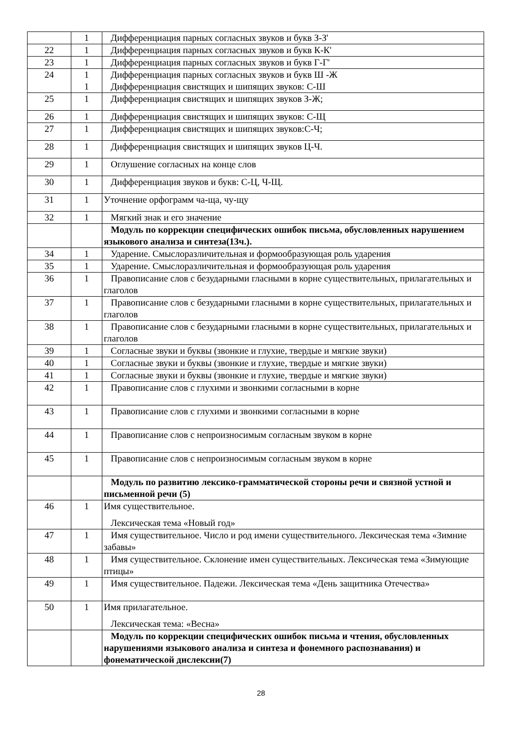| | 1 | Дифференциация парных согласных звуков и букв З-З' |
| 22 | 1 | Дифференциация парных согласных звуков и букв К-К' |
| 23 | 1 | Дифференциация парных согласных звуков и букв Г-Г' |
| 24 | 1 1 | Дифференциация парных согласных звуков и букв Ш -Ж Дифференциация свистящих и шипящих звуков: С-Ш |
| 25 | 1 | Дифференциация свистящих и шипящих звуков З-Ж; |
| 26 | 1 | Дифференциация свистящих и шипящих звуков: С-Щ |
| 27 | 1 | Дифференциация свистящих и шипящих звуков:С-Ч; |
| 28 | 1 | Дифференциация свистящих и шипящих звуков Ц-Ч. |
| 29 | 1 | Оглушение согласных на конце слов |
| 30 | 1 | Дифференциация звуков и букв: С-Ц, Ч-Щ. |
| 31 | 1 | Уточнение орфограмм ча-ща, чу-щу |
| 32 | 1 | Мягкий знак и его значение |
| | | Модуль по коррекции специфических ошибок письма, обусловленных нарушением языкового анализа и синтеза(13ч.). |
| 34 | 1 | Ударение. Смыслоразличительная и формообразующая роль ударения |
| 35 | 1 | Ударение. Смыслоразличительная и формообразующая роль ударения |
| 36 | 1 | Правописание слов с безударными гласными в корне существительных, прилагательных и глаголов |
| 37 | 1 | Правописание слов с безударными гласными в корне существительных, прилагательных и глаголов |
| 38 | 1 | Правописание слов с безударными гласными в корне существительных, прилагательных и глаголов |
| 39 | 1 | Согласные звуки и буквы (звонкие и глухие, твердые и мягкие звуки) |
| 40 | 1 | Согласные звуки и буквы (звонкие и глухие, твердые и мягкие звуки) |
| 41 | 1 | Согласные звуки и буквы (звонкие и глухие, твердые и мягкие звуки) |
| 42 | 1 | Правописание слов с глухими и звонкими согласными в корне |
| 43 | 1 | Правописание слов с глухими и звонкими согласными в корне |
| 44 | 1 | Правописание слов с непроизносимым согласным звуком в корне |
| 45 | 1 | Правописание слов с непроизносимым согласным звуком в корне |
| | | Модуль по развитию лексико-грамматической стороны речи и связной устной и письменной речи (5) |
| 46 | 1 | Имя существительное. Лексическая тема «Новый год» |
| 47 | 1 | Имя существительное. Число и род имени существительного. Лексическая тема «Зимние забавы» |
| 48 | 1 | Имя существительное. Склонение имен существительных. Лексическая тема «Зимующие птицы» |
| 49 | 1 | Имя существительное. Падежи. Лексическая тема «День защитника Отечества» |
| 50 | 1 | Имя прилагательное. Лексическая тема: «Весна» |
| | | Модуль по коррекции специфических ошибок письма и чтения, обусловленных нарушениями языкового анализа и синтеза и фонемного распознавания) и фонематической дислексии(7) |
28